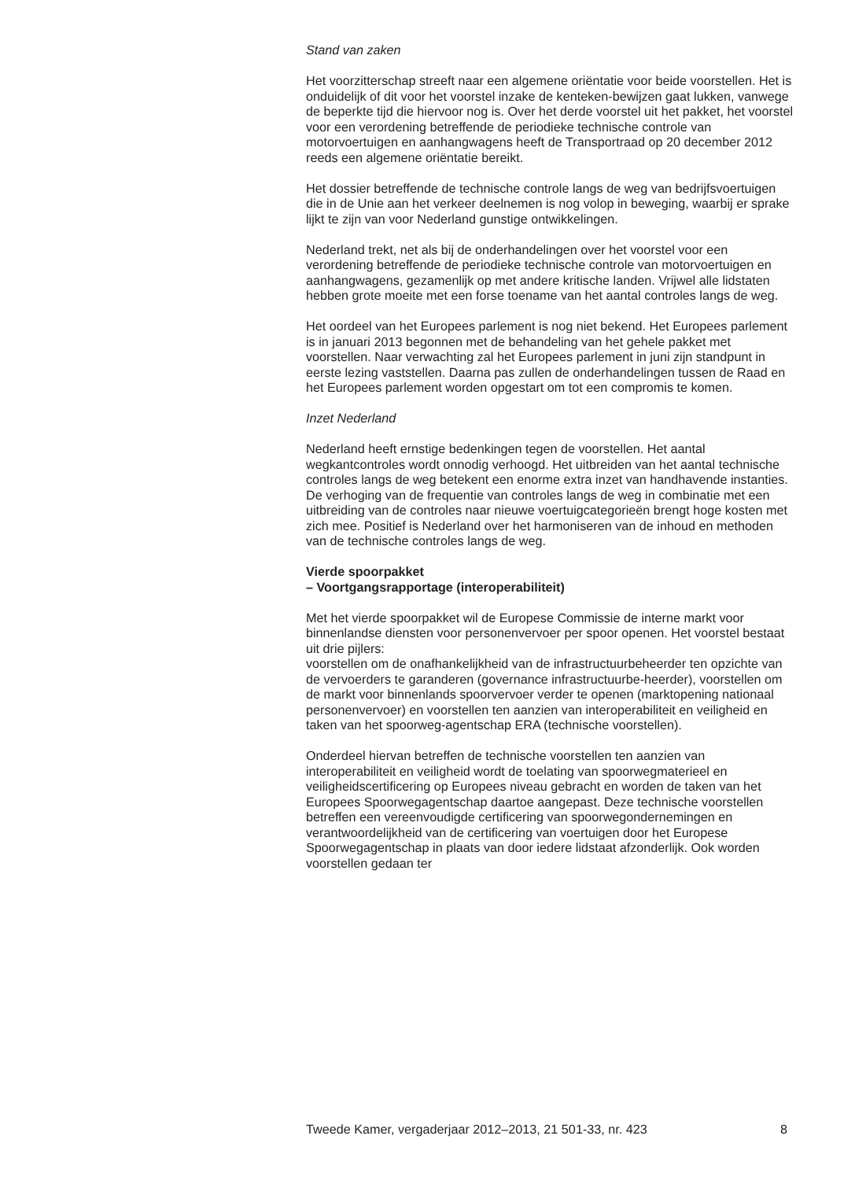Stand van zaken
Het voorzitterschap streeft naar een algemene oriëntatie voor beide voorstellen. Het is onduidelijk of dit voor het voorstel inzake de kenteken-bewijzen gaat lukken, vanwege de beperkte tijd die hiervoor nog is. Over het derde voorstel uit het pakket, het voorstel voor een verordening betreffende de periodieke technische controle van motorvoertuigen en aanhangwagens heeft de Transportraad op 20 december 2012 reeds een algemene oriëntatie bereikt.
Het dossier betreffende de technische controle langs de weg van bedrijfsvoertuigen die in de Unie aan het verkeer deelnemen is nog volop in beweging, waarbij er sprake lijkt te zijn van voor Nederland gunstige ontwikkelingen.
Nederland trekt, net als bij de onderhandelingen over het voorstel voor een verordening betreffende de periodieke technische controle van motorvoertuigen en aanhangwagens, gezamenlijk op met andere kritische landen. Vrijwel alle lidstaten hebben grote moeite met een forse toename van het aantal controles langs de weg.
Het oordeel van het Europees parlement is nog niet bekend. Het Europees parlement is in januari 2013 begonnen met de behandeling van het gehele pakket met voorstellen. Naar verwachting zal het Europees parlement in juni zijn standpunt in eerste lezing vaststellen. Daarna pas zullen de onderhandelingen tussen de Raad en het Europees parlement worden opgestart om tot een compromis te komen.
Inzet Nederland
Nederland heeft ernstige bedenkingen tegen de voorstellen. Het aantal wegkantcontroles wordt onnodig verhoogd. Het uitbreiden van het aantal technische controles langs de weg betekent een enorme extra inzet van handhavende instanties. De verhoging van de frequentie van controles langs de weg in combinatie met een uitbreiding van de controles naar nieuwe voertuigcategorieën brengt hoge kosten met zich mee. Positief is Nederland over het harmoniseren van de inhoud en methoden van de technische controles langs de weg.
Vierde spoorpakket
– Voortgangsrapportage (interoperabiliteit)
Met het vierde spoorpakket wil de Europese Commissie de interne markt voor binnenlandse diensten voor personenvervoer per spoor openen. Het voorstel bestaat uit drie pijlers:
voorstellen om de onafhankelijkheid van de infrastructuurbeheerder ten opzichte van de vervoerders te garanderen (governance infrastructuurbe-heerder), voorstellen om de markt voor binnenlands spoorvervoer verder te openen (marktopening nationaal personenvervoer) en voorstellen ten aanzien van interoperabiliteit en veiligheid en taken van het spoorweg-agentschap ERA (technische voorstellen).
Onderdeel hiervan betreffen de technische voorstellen ten aanzien van interoperabiliteit en veiligheid wordt de toelating van spoorwegmaterieel en veiligheidscertificering op Europees niveau gebracht en worden de taken van het Europees Spoorwegagentschap daartoe aangepast. Deze technische voorstellen betreffen een vereenvoudigde certificering van spoorwegondernemingen en verantwoordelijkheid van de certificering van voertuigen door het Europese Spoorwegagentschap in plaats van door iedere lidstaat afzonderlijk. Ook worden voorstellen gedaan ter
Tweede Kamer, vergaderjaar 2012–2013, 21 501-33, nr. 423 8